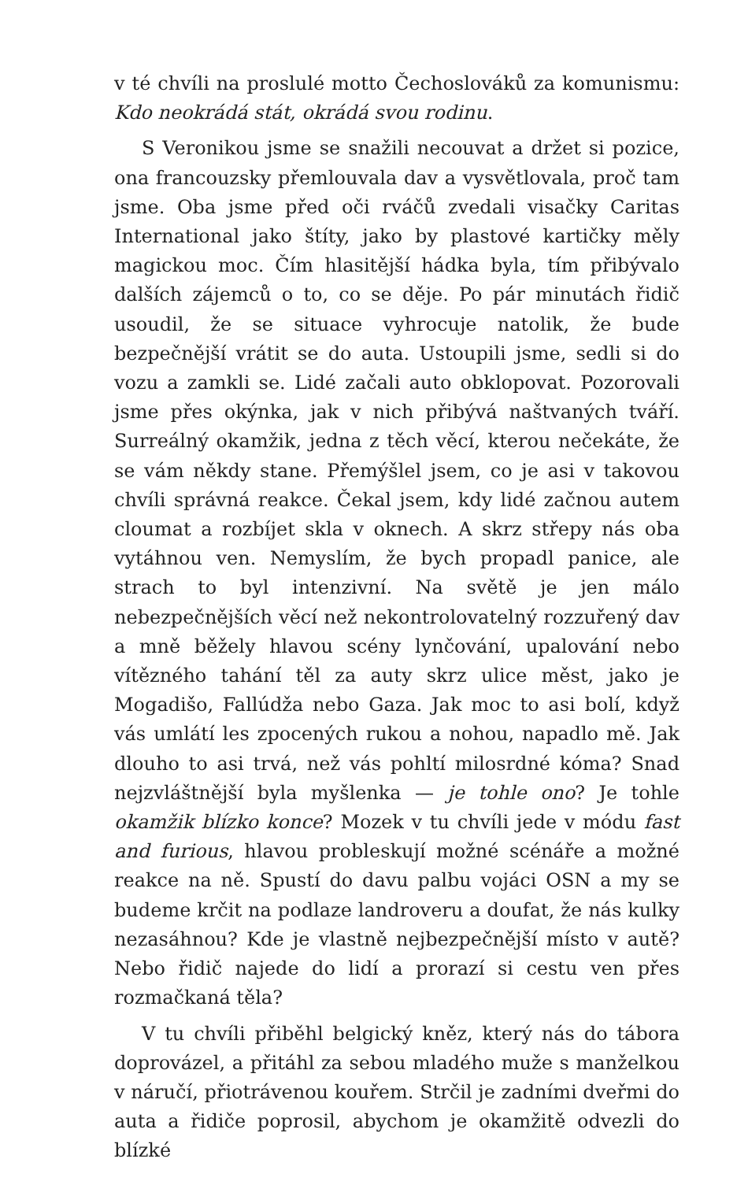v té chvíli na proslulé motto Čechoslováků za komunismu: Kdo neokrádá stát, okrádá svou rodinu.
S Veronikou jsme se snažili necouvat a držet si pozice, ona francouzsky přemlouvala dav a vysvětlovala, proč tam jsme. Oba jsme před oči rváčů zvedali visačky Caritas International jako štíty, jako by plastové kartičky měly magickou moc. Čím hlasitější hádka byla, tím přibývalo dalších zájemců o to, co se děje. Po pár minutách řidič usoudil, že se situace vyhrocuje natolik, že bude bezpečnější vrátit se do auta. Ustoupili jsme, sedli si do vozu a zamkli se. Lidé začali auto obklopovat. Pozorovali jsme přes okýnka, jak v nich přibývá naštvaných tváří. Surreálný okamžik, jedna z těch věcí, kterou nečekáte, že se vám někdy stane. Přemýšlel jsem, co je asi v takovou chvíli správná reakce. Čekal jsem, kdy lidé začnou autem cloumat a rozbíjet skla v oknech. A skrz střepy nás oba vytáhnou ven. Nemyslím, že bych propadl panice, ale strach to byl intenzivní. Na světě je jen málo nebezpečnějších věcí než nekontrolovatelný rozzuřený dav a mně běžely hlavou scény lynčování, upalování nebo vítězného tahání těl za auty skrz ulice měst, jako je Mogadišo, Fallúdža nebo Gaza. Jak moc to asi bolí, když vás umlátí les zpocených rukou a nohou, napadlo mě. Jak dlouho to asi trvá, než vás pohltí milosrdné kóma? Snad nejzvláštnější byla myšlenka — je tohle ono? Je tohle okamžik blízko konce? Mozek v tu chvíli jede v módu fast and furious, hlavou probleskují možné scénáře a možné reakce na ně. Spustí do davu palbu vojáci OSN a my se budeme krčit na podlaze landroveru a doufat, že nás kulky nezasáhnou? Kde je vlastně nejbezpečnější místo v autě? Nebo řidič najede do lidí a prorazí si cestu ven přes rozmačkaná těla?
V tu chvíli přiběhl belgický kněz, který nás do tábora doprovázel, a přitáhl za sebou mladého muže s manželkou v náručí, přiotrávenou kouřem. Strčil je zadními dveřmi do auta a řidiče poprosil, abychom je okamžitě odvezli do blízké